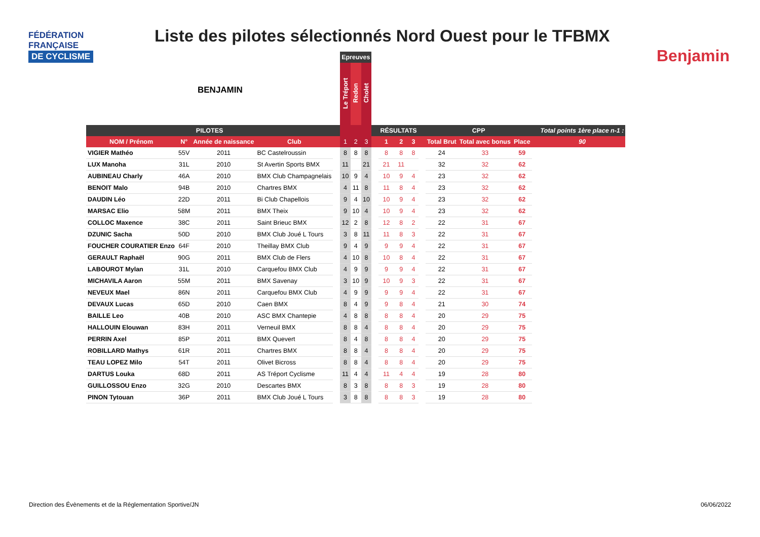FÉDÉRATION
FRANÇAISE
DE CYCLISME
Liste des pilotes sélectionnés Nord Ouest pour le TFBMX
Benjamin
BENJAMIN
| | | | | | Epreuves | | | | | | | | | | | | |
| --- | --- | --- | --- | --- | --- | --- | --- | --- | --- | --- | --- | --- | --- | --- | --- | --- | --- |
| | | | | | Le Tréport | Redon | Cholet | | | | | | | | | | |
| PILOTES | | | | | | | | | RÉSULTATS | | | | CPP | | | | Total points 1ère place n-1 : |
| NOM / Prénom | N° | Année de naissance | Club | | 1 | 2 | 3 | | 1 | 2 | 3 | | Total Brut | Total avec bonus | Place | | 90 |
| VIGIER Mathéo | 55V | 2011 | BC Castelroussin | | 8 | 8 | 8 | | 8 | 8 | 8 | | 24 | 33 | 59 | | |
| LUX Manoha | 31L | 2010 | St Avertin Sports BMX | | 11 | | 21 | | 21 | 11 | | | 32 | 32 | 62 | | |
| AUBINEAU Charly | 46A | 2010 | BMX Club Champagnelais | | 10 | 9 | 4 | | 10 | 9 | 4 | | 23 | 32 | 62 | | |
| BENOIT Malo | 94B | 2010 | Chartres BMX | | 4 | 11 | 8 | | 11 | 8 | 4 | | 23 | 32 | 62 | | |
| DAUDIN Léo | 22D | 2011 | Bi Club Chapellois | | 9 | 4 | 10 | | 10 | 9 | 4 | | 23 | 32 | 62 | | |
| MARSAC Elio | 58M | 2011 | BMX Theix | | 9 | 10 | 4 | | 10 | 9 | 4 | | 23 | 32 | 62 | | |
| COLLOC Maxence | 38C | 2011 | Saint Brieuc BMX | | 12 | 2 | 8 | | 12 | 8 | 2 | | 22 | 31 | 67 | | |
| DZUNIC Sacha | 50D | 2010 | BMX Club Joué L Tours | | 3 | 8 | 11 | | 11 | 8 | 3 | | 22 | 31 | 67 | | |
| FOUCHER COURATIER Enzo | 64F | 2010 | Theillay BMX Club | | 9 | 4 | 9 | | 9 | 9 | 4 | | 22 | 31 | 67 | | |
| GERAULT Raphaël | 90G | 2011 | BMX Club de Flers | | 4 | 10 | 8 | | 10 | 8 | 4 | | 22 | 31 | 67 | | |
| LABOUROT Mylan | 31L | 2010 | Carquefou BMX Club | | 4 | 9 | 9 | | 9 | 9 | 4 | | 22 | 31 | 67 | | |
| MICHAVILA Aaron | 55M | 2011 | BMX Savenay | | 3 | 10 | 9 | | 10 | 9 | 3 | | 22 | 31 | 67 | | |
| NEVEUX Mael | 86N | 2011 | Carquefou BMX Club | | 4 | 9 | 9 | | 9 | 9 | 4 | | 22 | 31 | 67 | | |
| DEVAUX Lucas | 65D | 2010 | Caen BMX | | 8 | 4 | 9 | | 9 | 8 | 4 | | 21 | 30 | 74 | | |
| BAILLE Leo | 40B | 2010 | ASC BMX Chantepie | | 4 | 8 | 8 | | 8 | 8 | 4 | | 20 | 29 | 75 | | |
| HALLOUIN Elouwan | 83H | 2011 | Verneuil BMX | | 8 | 8 | 4 | | 8 | 8 | 4 | | 20 | 29 | 75 | | |
| PERRIN Axel | 85P | 2011 | BMX Quevert | | 8 | 4 | 8 | | 8 | 8 | 4 | | 20 | 29 | 75 | | |
| ROBILLARD Mathys | 61R | 2011 | Chartres BMX | | 8 | 8 | 4 | | 8 | 8 | 4 | | 20 | 29 | 75 | | |
| TEAU LOPEZ Milo | 54T | 2011 | Olivet Bicross | | 8 | 8 | 4 | | 8 | 8 | 4 | | 20 | 29 | 75 | | |
| DARTUS Louka | 68D | 2011 | AS Tréport Cyclisme | | 11 | 4 | 4 | | 11 | 4 | 4 | | 19 | 28 | 80 | | |
| GUILLOSSOU Enzo | 32G | 2010 | Descartes BMX | | 8 | 3 | 8 | | 8 | 8 | 3 | | 19 | 28 | 80 | | |
| PINON Tytouan | 36P | 2011 | BMX Club Joué L Tours | | 3 | 8 | 8 | | 8 | 8 | 3 | | 19 | 28 | 80 | | |
Direction des Évènements et de la Réglementation Sportive/JN 06/06/2022